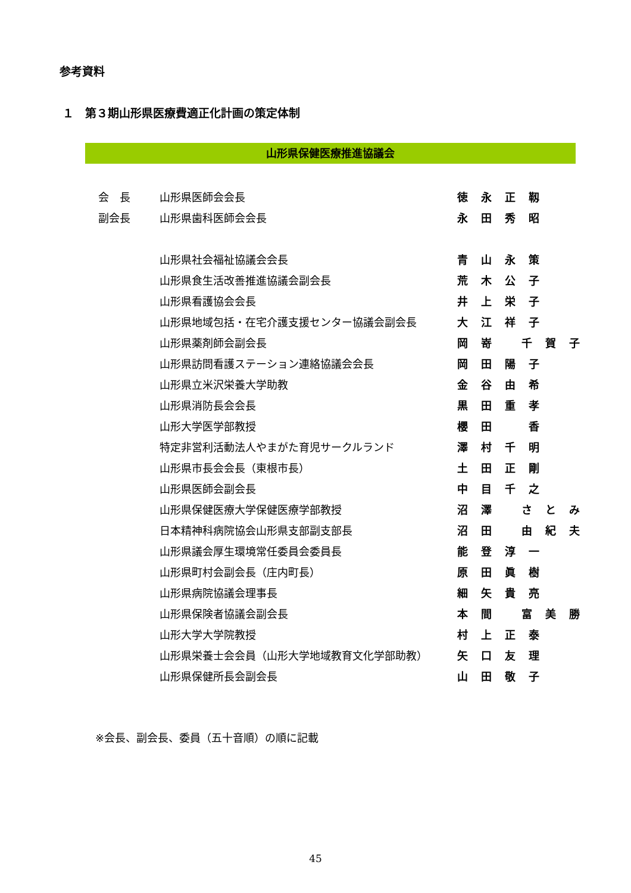参考資料
１　第３期山形県医療費適正化計画の策定体制
山形県保健医療推進協議会
| 会 長 | 山形県医師会会長 | 徳永正靱 |
| 副会長 | 山形県歯科医師会会長 | 永田秀昭 |
| | 山形県社会福祉協議会会長 | 青山永策 |
| | 山形県食生活改善推進協議会副会長 | 荒木公子 |
| | 山形県看護協会会長 | 井上栄子 |
| | 山形県地域包括・在宅介護支援センター協議会副会長 | 大江祥子 |
| | 山形県薬剤師会副会長 | 岡嵜 千賀子 |
| | 山形県訪問看護ステーション連絡協議会会長 | 岡田陽子 |
| | 山形県立米沢栄養大学助教 | 金谷由希 |
| | 山形県消防長会会長 | 黒田重孝 |
| | 山形大学医学部教授 | 櫻田 香 |
| | 特定非営利活動法人やまがた育児サークルランド | 澤村千明 |
| | 山形県市長会会長（東根市長） | 土田正剛 |
| | 山形県医師会副会長 | 中目千之 |
| | 山形県保健医療大学保健医療学部教授 | 沼澤 さとみ |
| | 日本精神科病院協会山形県支部副支部長 | 沼田 由紀夫 |
| | 山形県議会厚生環境常任委員会委員長 | 能登淳一 |
| | 山形県町村会副会長（庄内町長） | 原田眞樹 |
| | 山形県病院協議会理事長 | 細矢貴亮 |
| | 山形県保険者協議会副会長 | 本間 富美勝 |
| | 山形大学大学院教授 | 村上正泰 |
| | 山形県栄養士会会員（山形大学地域教育文化学部助教） | 矢口友理 |
| | 山形県保健所長会副会長 | 山田敬子 |
※会長、副会長、委員（五十音順）の順に記載
45